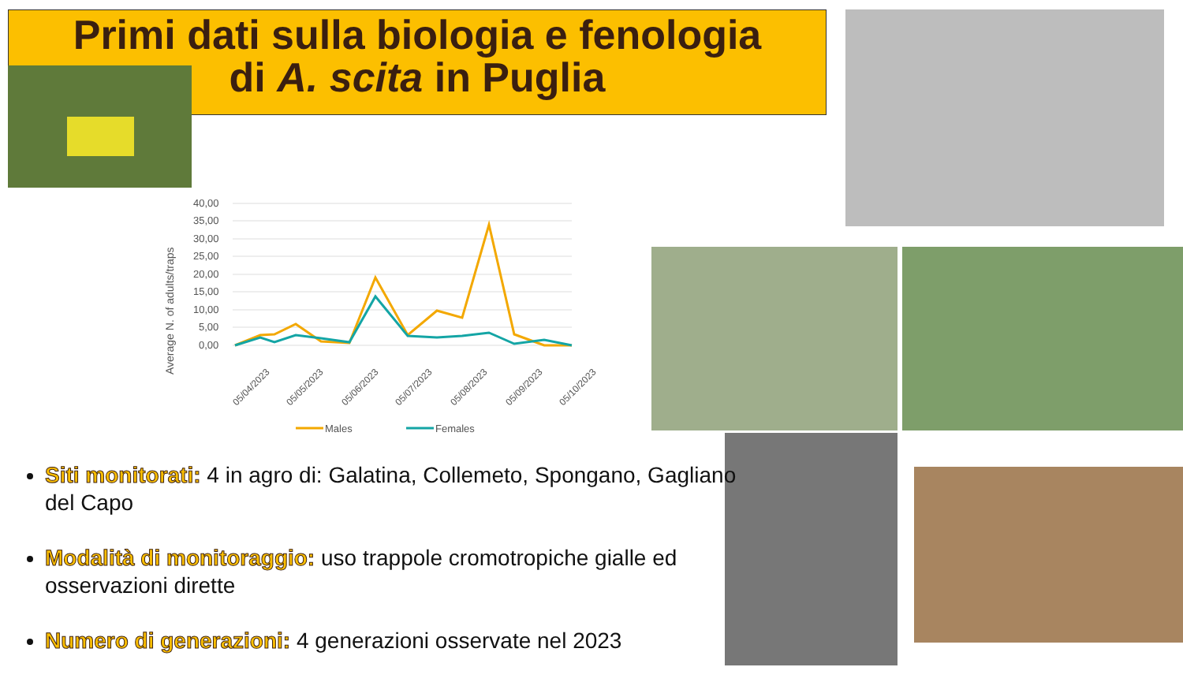Primi dati sulla biologia e fenologia
di A. scita in Puglia
Average N. of adults/traps
40,00
35,00
30,00
25,00
20,00
15,00
10,00
5,00
0,00
05/04/2023
05/05/2023
05/06/2023
05/07/2023
05/08/2023
05/09/2023
05/10/2023
Males
Females
Siti monitorati: 4 in agro di: Galatina, Collemeto, Spongano, Gagliano del Capo
Modalità di monitoraggio: uso trappole cromotropiche gialle ed osservazioni dirette
Numero di generazioni: 4 generazioni osservate nel 2023